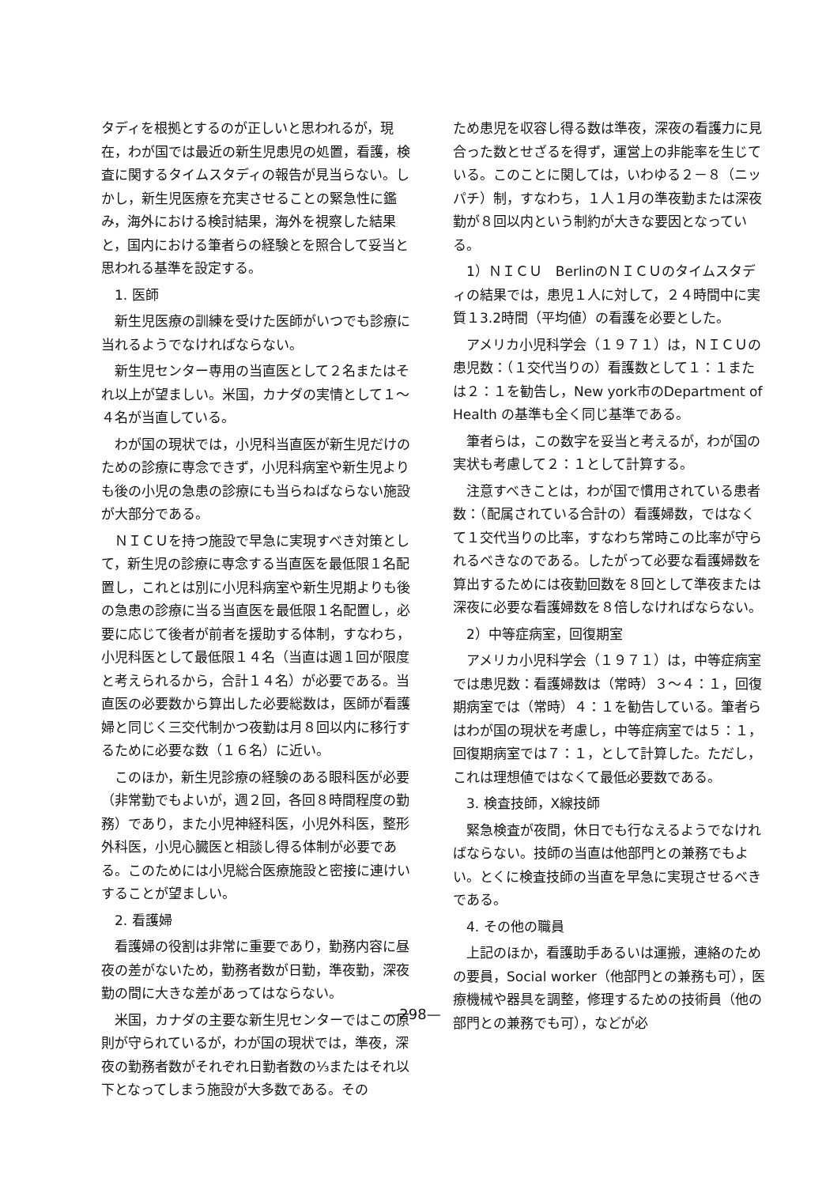タディを根拠とするのが正しいと思われるが，現在，わが国では最近の新生児患児の処置，看護，検査に関するタイムスタディの報告が見当らない。しかし，新生児医療を充実させることの緊急性に鑑み，海外における検討結果，海外を視察した結果と，国内における筆者らの経験とを照合して妥当と思われる基準を設定する。
1. 医師
新生児医療の訓練を受けた医師がいつでも診療に当れるようでなければならない。
新生児センター専用の当直医として２名またはそれ以上が望ましい。米国，カナダの実情として１～４名が当直している。
わが国の現状では，小児科当直医が新生児だけのための診療に専念できず，小児科病室や新生児よりも後の小児の急患の診療にも当らねばならない施設が大部分である。
ＮＩＣＵを持つ施設で早急に実現すべき対策として，新生児の診療に専念する当直医を最低限１名配置し，これとは別に小児科病室や新生児期よりも後の急患の診療に当る当直医を最低限１名配置し，必要に応じて後者が前者を援助する体制，すなわち，小児科医として最低限１４名（当直は週１回が限度と考えられるから，合計１４名）が必要である。当直医の必要数から算出した必要総数は，医師が看護婦と同じく三交代制かつ夜勤は月８回以内に移行するために必要な数（１６名）に近い。
このほか，新生児診療の経験のある眼科医が必要（非常勤でもよいが，週２回，各回８時間程度の勤務）であり，また小児神経科医，小児外科医，整形外科医，小児心臓医と相談し得る体制が必要である。このためには小児総合医療施設と密接に連けいすることが望ましい。
2. 看護婦
看護婦の役割は非常に重要であり，勤務内容に昼夜の差がないため，勤務者数が日勤，準夜勤，深夜勤の間に大きな差があってはならない。
米国，カナダの主要な新生児センターではこの原則が守られているが，わが国の現状では，準夜，深夜の勤務者数がそれぞれ日勤者数の⅓またはそれ以下となってしまう施設が大多数である。その
ため患児を収容し得る数は準夜，深夜の看護力に見合った数とせざるを得ず，運営上の非能率を生じている。このことに関しては，いわゆる２－８（ニッパチ）制，すなわち，１人１月の準夜勤または深夜勤が８回以内という制約が大きな要因となっている。
1）ＮＩＣＵ　BerlinのＮＩＣＵのタイムスタディの結果では，患児１人に対して，２４時間中に実質１3.2時間（平均値）の看護を必要とした。
アメリカ小児科学会（１９７１）は，ＮＩＣＵの患児数：（１交代当りの）看護数として１：１または２：１を勧告し，New york市のDepartment of Health の基準も全く同じ基準である。
筆者らは，この数字を妥当と考えるが，わが国の実状も考慮して２：１として計算する。
注意すべきことは，わが国で慣用されている患者数：（配属されている合計の）看護婦数，ではなくて１交代当りの比率，すなわち常時この比率が守られるべきなのである。したがって必要な看護婦数を算出するためには夜勤回数を８回として準夜または深夜に必要な看護婦数を８倍しなければならない。
2）中等症病室，回復期室
アメリカ小児科学会（１９７１）は，中等症病室では患児数：看護婦数は（常時）３～４：１，回復期病室では（常時）４：１を勧告している。筆者らはわが国の現状を考慮し，中等症病室では５：１，回復期病室では７：１，として計算した。ただし，これは理想値ではなくて最低必要数である。
3. 検査技師，X線技師
緊急検査が夜間，休日でも行なえるようでなければならない。技師の当直は他部門との兼務でもよい。とくに検査技師の当直を早急に実現させるべきである。
4. その他の職員
上記のほか，看護助手あるいは運搬，連絡のための要員，Social worker（他部門との兼務も可），医療機械や器具を調整，修理するための技術員（他の部門との兼務でも可），などが必
—298—